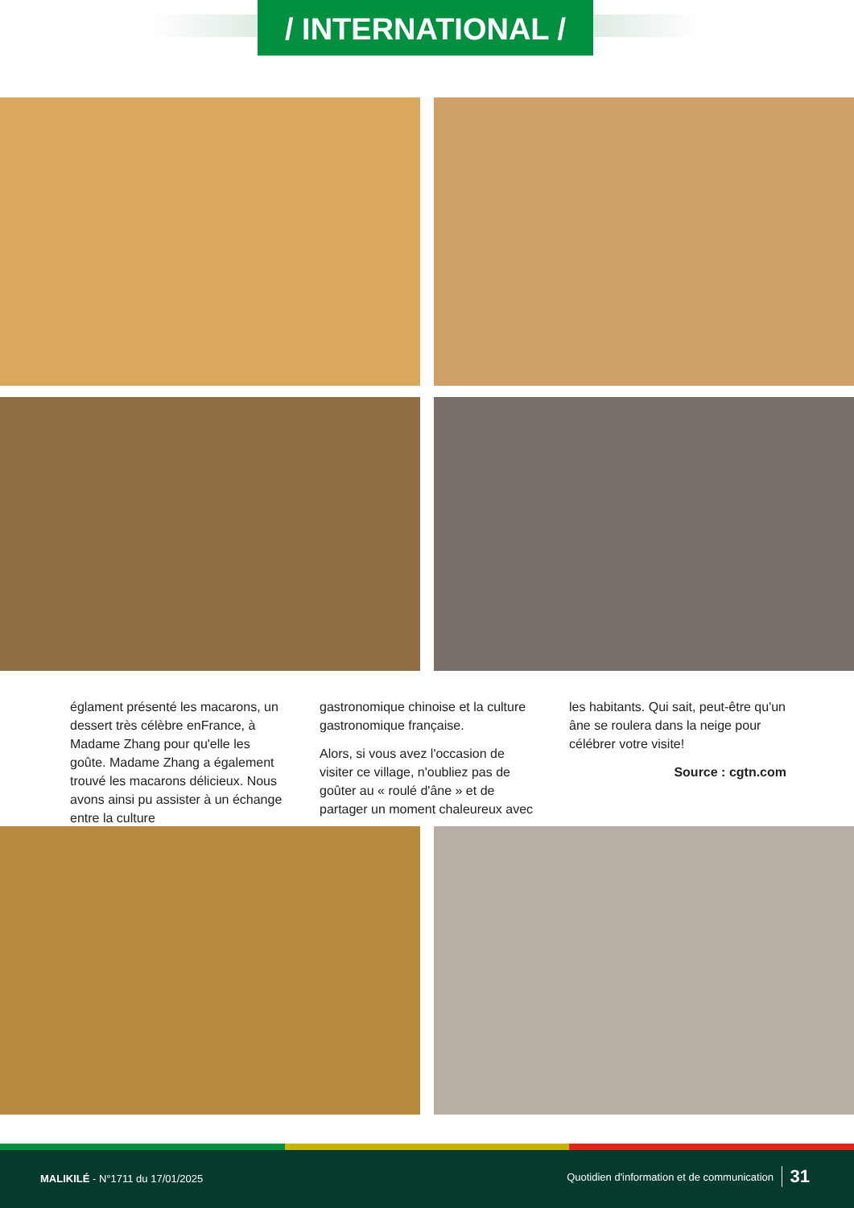/ INTERNATIONAL /
églament présenté les macarons, un dessert très célèbre enFrance, à Madame Zhang pour qu'elle les goûte. Madame Zhang a également trouvé les macarons délicieux. Nous avons ainsi pu assister à un échange entre la culture
gastronomique chinoise et la culture gastronomique française.
Alors, si vous avez l'occasion de visiter ce village, n'oubliez pas de goûter au « roulé d'âne » et de partager un moment chaleureux avec
les habitants. Qui sait, peut-être qu'un âne se roulera dans la neige pour célébrer votre visite!
Source : cgtn.com
MALIKILÉ - N°1711 du 17/01/2025 Quotidien d'information et de communication 31